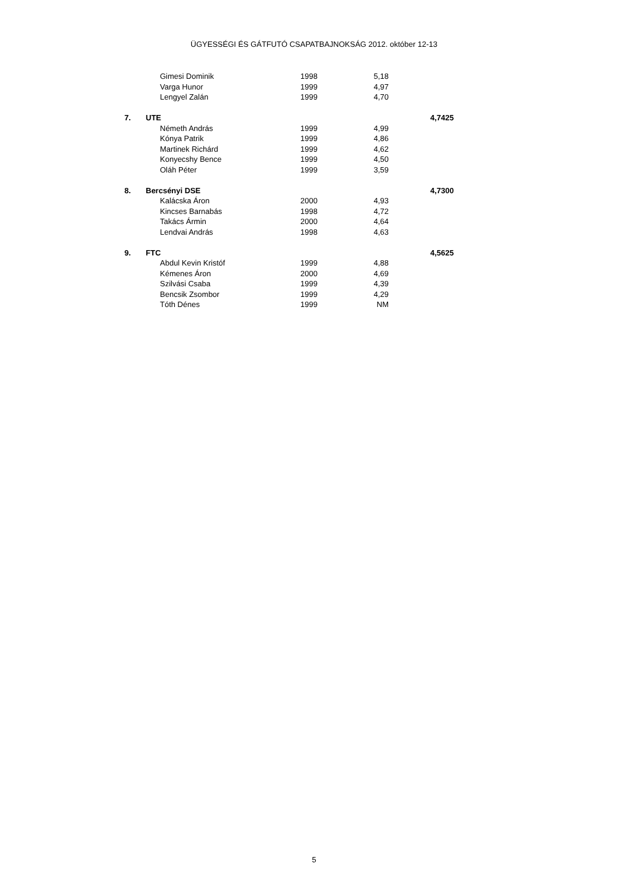ÜGYESSÉGI ÉS GÁTFUTÓ CSAPATBAJNOKSÁG 2012. október 12-13
| | | Gimesi Dominik | 1998 | 5,18 | |
| | | Varga Hunor | 1999 | 4,97 | |
| | | Lengyel Zalán | 1999 | 4,70 | |
| 7. | UTE | | | | 4,7425 |
| | | Németh András | 1999 | 4,99 | |
| | | Kónya Patrik | 1999 | 4,86 | |
| | | Martinek Richárd | 1999 | 4,62 | |
| | | Konyecshy Bence | 1999 | 4,50 | |
| | | Oláh Péter | 1999 | 3,59 | |
| 8. | Bercsényi DSE | | | | 4,7300 |
| | | Kalácska Áron | 2000 | 4,93 | |
| | | Kincses Barnabás | 1998 | 4,72 | |
| | | Takács Ármin | 2000 | 4,64 | |
| | | Lendvai András | 1998 | 4,63 | |
| 9. | FTC | | | | 4,5625 |
| | | Abdul Kevin Kristóf | 1999 | 4,88 | |
| | | Kémenes Áron | 2000 | 4,69 | |
| | | Szilvási Csaba | 1999 | 4,39 | |
| | | Bencsik Zsombor | 1999 | 4,29 | |
| | | Tóth Dénes | 1999 | NM | |
5